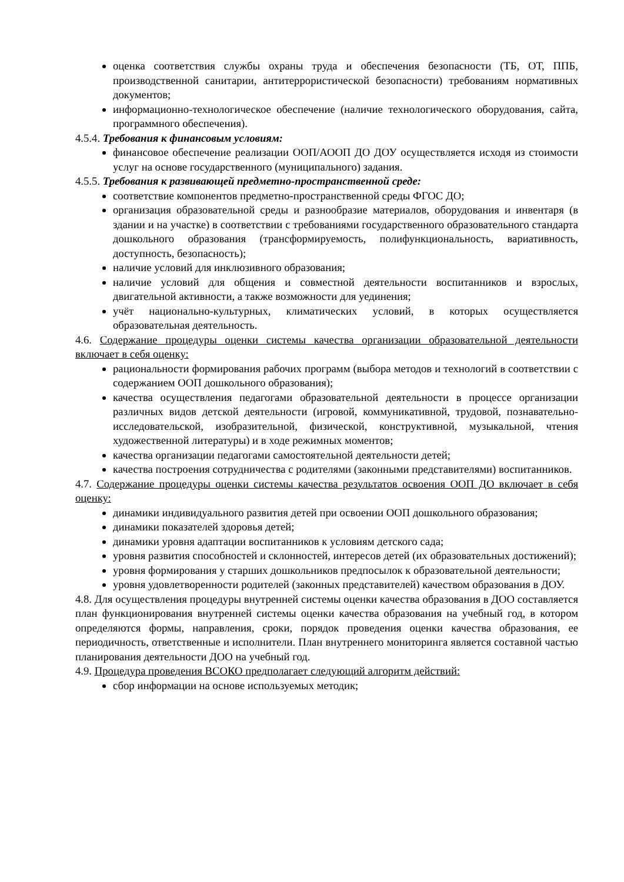оценка соответствия службы охраны труда и обеспечения безопасности (ТБ, ОТ, ППБ, производственной санитарии, антитеррористической безопасности) требованиям нормативных документов;
информационно-технологическое обеспечение (наличие технологического оборудования, сайта, программного обеспечения).
4.5.4. Требования к финансовым условиям:
финансовое обеспечение реализации ООП/АООП ДО ДОУ осуществляется исходя из стоимости услуг на основе государственного (муниципального) задания.
4.5.5. Требования к развивающей предметно-пространственной среде:
соответствие компонентов предметно-пространственной среды ФГОС ДО;
организация образовательной среды и разнообразие материалов, оборудования и инвентаря (в здании и на участке) в соответствии с требованиями государственного образовательного стандарта дошкольного образования (трансформируемость, полифункциональность, вариативность, доступность, безопасность);
наличие условий для инклюзивного образования;
наличие условий для общения и совместной деятельности воспитанников и взрослых, двигательной активности, а также возможности для уединения;
учёт национально-культурных, климатических условий, в которых осуществляется образовательная деятельность.
4.6. Содержание процедуры оценки системы качества организации образовательной деятельности включает в себя оценку:
рациональности формирования рабочих программ (выбора методов и технологий в соответствии с содержанием ООП дошкольного образования);
качества осуществления педагогами образовательной деятельности в процессе организации различных видов детской деятельности (игровой, коммуникативной, трудовой, познавательно-исследовательской, изобразительной, физической, конструктивной, музыкальной, чтения художественной литературы) и в ходе режимных моментов;
качества организации педагогами самостоятельной деятельности детей;
качества построения сотрудничества с родителями (законными представителями) воспитанников.
4.7. Содержание процедуры оценки системы качества результатов освоения ООП ДО включает в себя оценку:
динамики индивидуального развития детей при освоении ООП дошкольного образования;
динамики показателей здоровья детей;
динамики уровня адаптации воспитанников к условиям детского сада;
уровня развития способностей и склонностей, интересов детей (их образовательных достижений);
уровня формирования у старших дошкольников предпосылок к образовательной деятельности;
уровня удовлетворенности родителей (законных представителей) качеством образования в ДОУ.
4.8. Для осуществления процедуры внутренней системы оценки качества образования в ДОО составляется план функционирования внутренней системы оценки качества образования на учебный год, в котором определяются формы, направления, сроки, порядок проведения оценки качества образования, ее периодичность, ответственные и исполнители. План внутреннего мониторинга является составной частью планирования деятельности ДОО на учебный год.
4.9. Процедура проведения ВСОКО предполагает следующий алгоритм действий:
сбор информации на основе используемых методик;